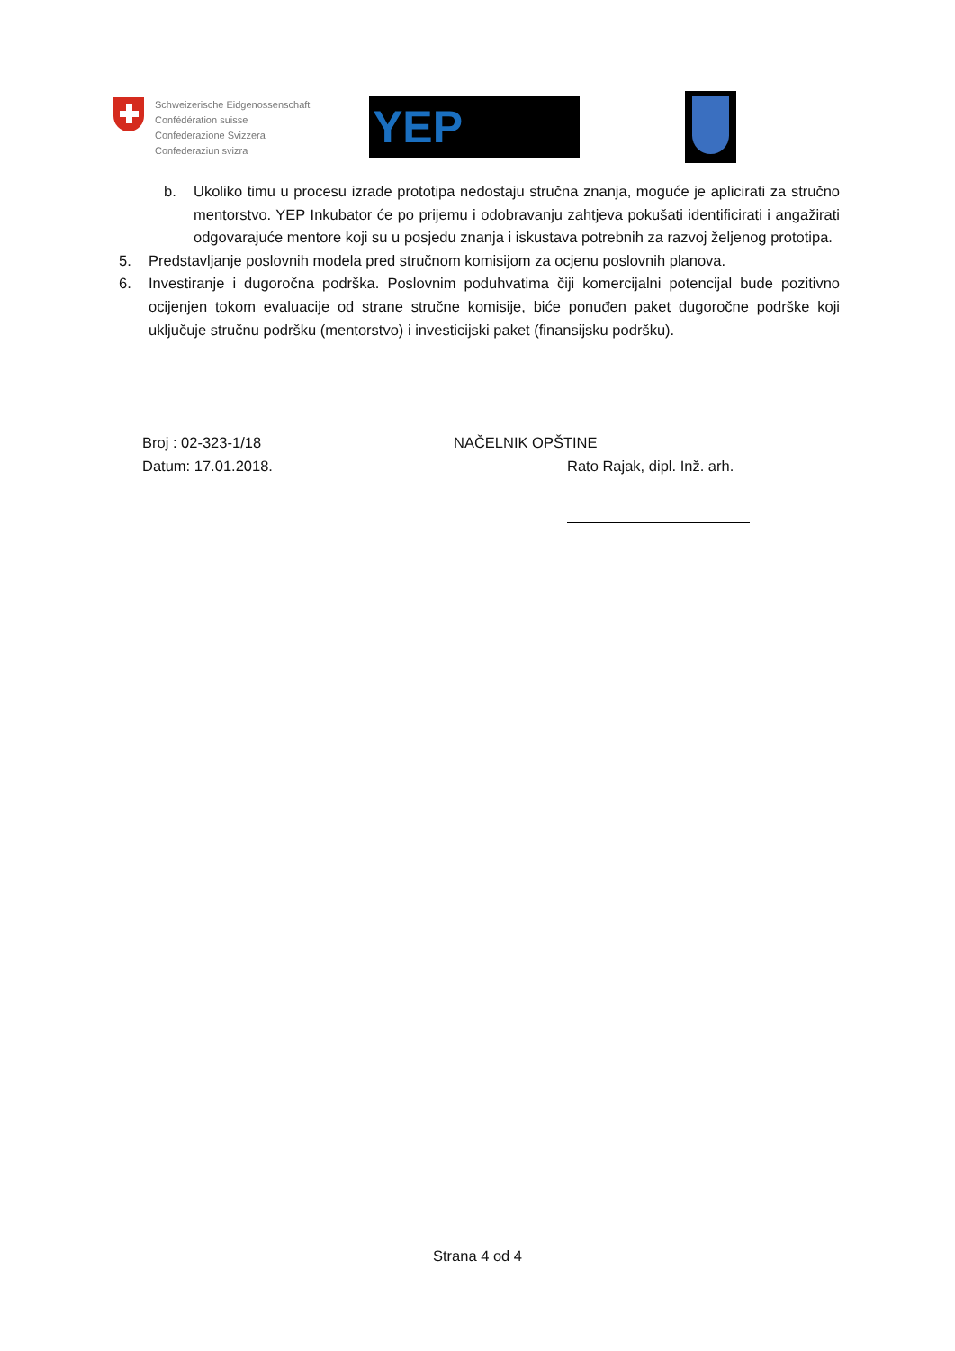Schweizerische Eidgenossenschaft
Confédération suisse
Confederazione Svizzera
Confederaziun svizra
YEP
b. Ukoliko timu u procesu izrade prototipa nedostaju stručna znanja, moguće je aplicirati za stručno mentorstvo. YEP Inkubator će po prijemu i odobravanju zahtjeva pokušati identificirati i angažirati odgovarajuće mentore koji su u posjedu znanja i iskustava potrebnih za razvoj željenog prototipa.
5. Predstavljanje poslovnih modela pred stručnom komisijom za ocjenu poslovnih planova.
6. Investiranje i dugoročna podrška. Poslovnim poduhvatima čiji komercijalni potencijal bude pozitivno ocijenjen tokom evaluacije od strane stručne komisije, biće ponuđen paket dugoročne podrške koji uključuje stručnu podršku (mentorstvo) i investicijski paket (finansijsku podršku).
Broj : 02-323-1/18
Datum: 17.01.2018.
NAČELNIK OPŠTINE
Rato Rajak, dipl. Inž. arh.
Strana 4 od 4